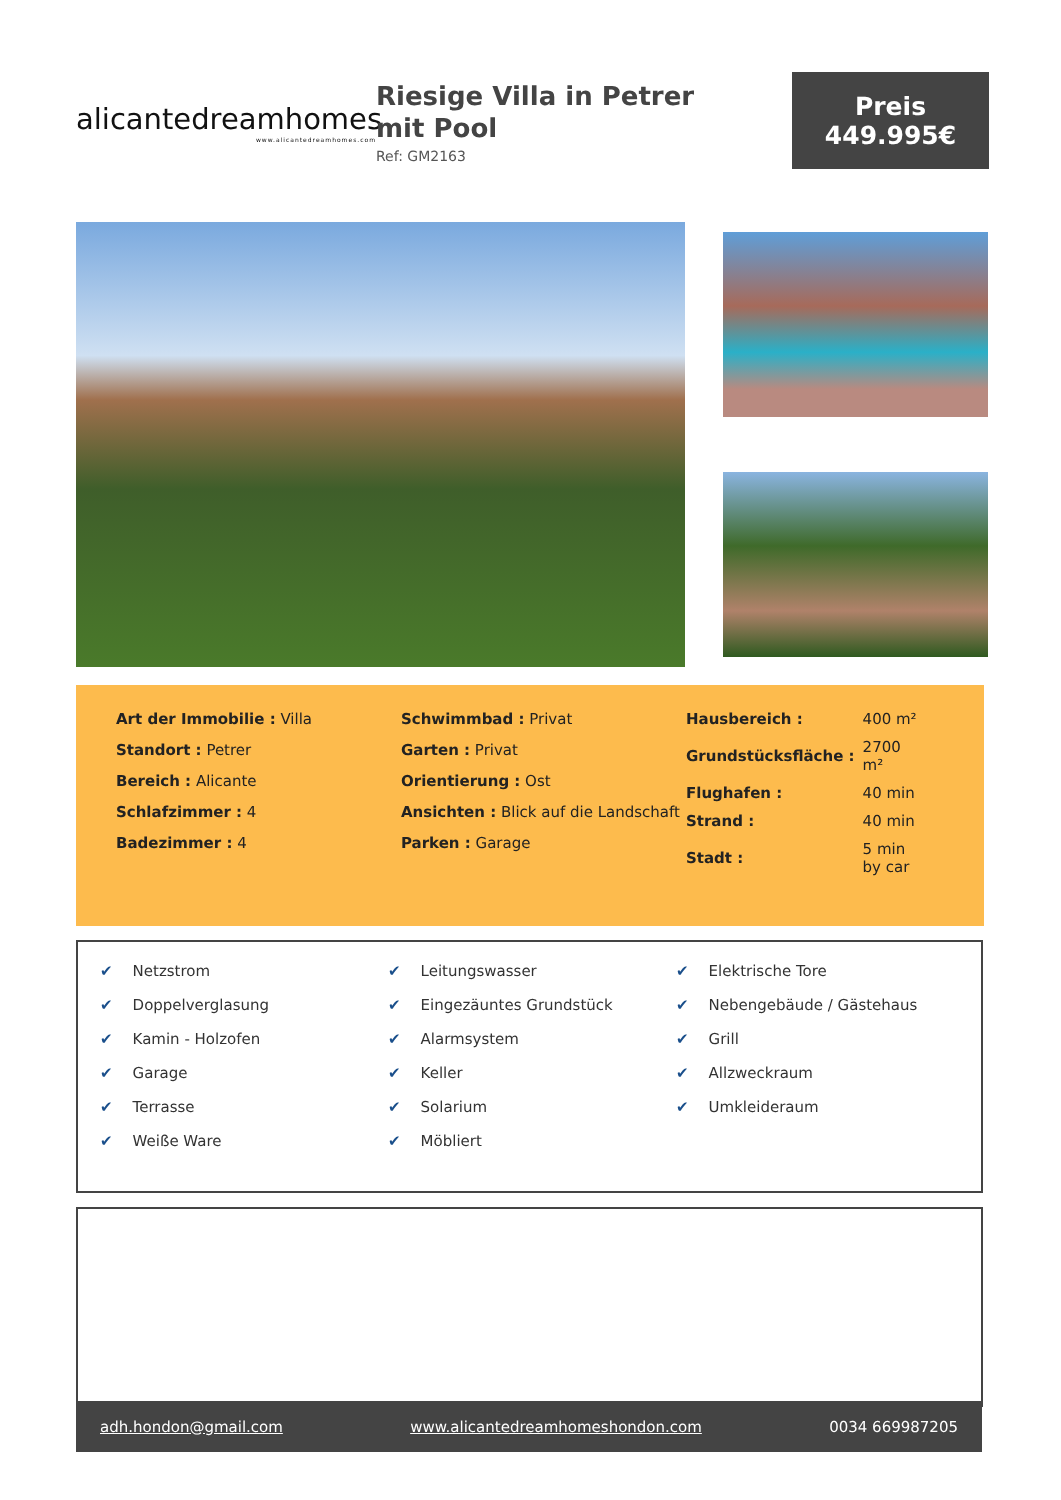alicantedreamhomes
www.alicantedreamhomes.com
Riesige Villa in Petrer mit Pool
Ref: GM2163
Preis
449.995€
Art der Immobilie : Villa
Standort : Petrer
Bereich : Alicante
Schlafzimmer : 4
Badezimmer : 4
Schwimmbad : Privat
Garten : Privat
Orientierung : Ost
Ansichten : Blick auf die Landschaft
Parken : Garage
| Hausbereich : | 400 m² |
| Grundstücksfläche : | 2700 m² |
| Flughafen : | 40 min |
| Strand : | 40 min |
| Stadt : | 5 min by car |
✔ Netzstrom
✔ Doppelverglasung
✔ Kamin - Holzofen
✔ Garage
✔ Terrasse
✔ Weiße Ware
✔ Leitungswasser
✔ Eingezäuntes Grundstück
✔ Alarmsystem
✔ Keller
✔ Solarium
✔ Möbliert
✔ Elektrische Tore
✔ Nebengebäude / Gästehaus
✔ Grill
✔ Allzweckraum
✔ Umkleideraum
adh.hondon@gmail.com www.alicantedreamhomeshondon.com 0034 669987205